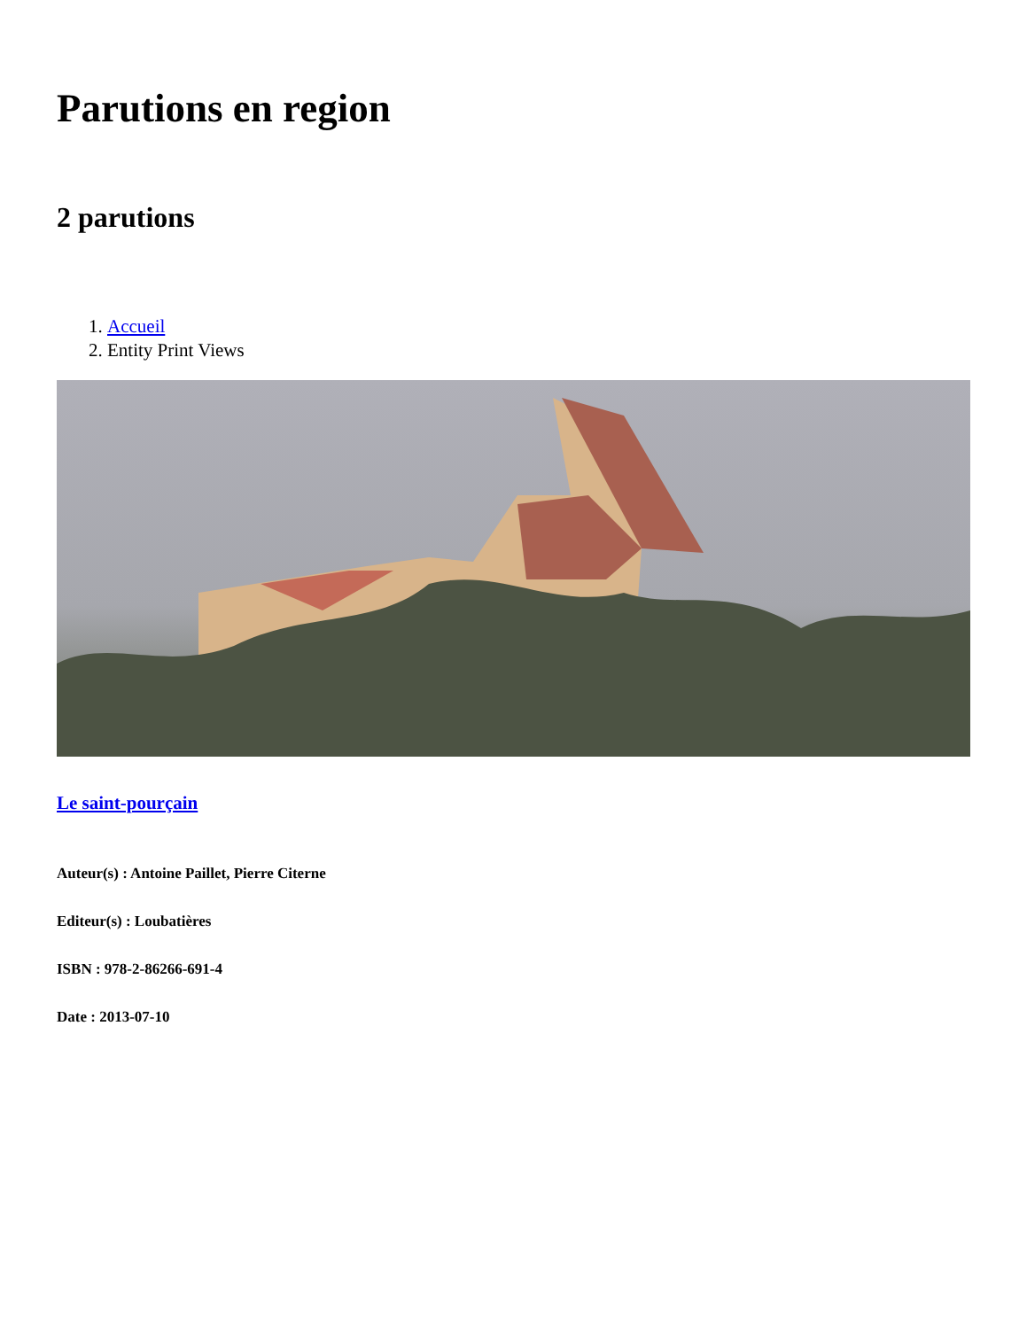Parutions en region
2 parutions
1. Accueil
2. Entity Print Views
Le saint-pourçain
Auteur(s) : Antoine Paillet, Pierre Citerne
Editeur(s) : Loubatières
ISBN : 978-2-86266-691-4
Date : 2013-07-10